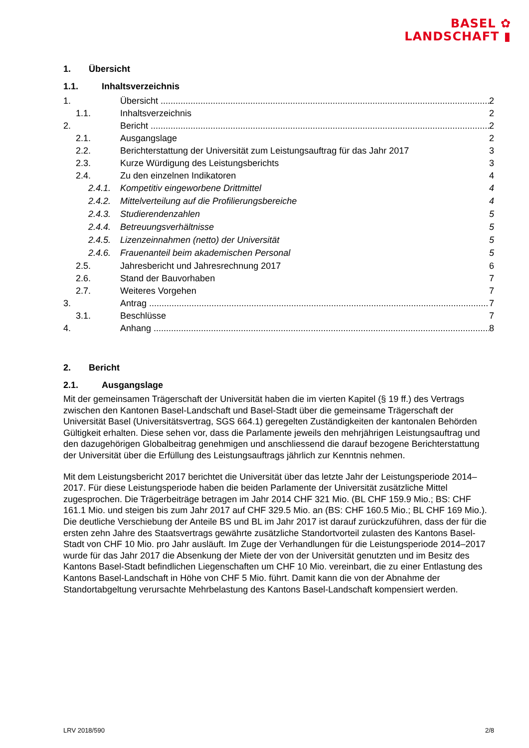BASEL ✿
LANDSCHAFT ▮
1. Übersicht
1.1. Inhaltsverzeichnis
1. Übersicht 2
1.1. Inhaltsverzeichnis 2
2. Bericht 2
2.1. Ausgangslage 2
2.2. Berichterstattung der Universität zum Leistungsauftrag für das Jahr 2017 3
2.3. Kurze Würdigung des Leistungsberichts 3
2.4. Zu den einzelnen Indikatoren 4
2.4.1.
Kompetitiv eingeworbene Drittmittel 4
2.4.2.
Mittelverteilung auf die Profilierungsbereiche 4
2.4.3.
Studierendenzahlen 5
2.4.4.
Betreuungsverhältnisse 5
2.4.5.
Lizenzeinnahmen (netto) der Universität 5
2.4.6.
Frauenanteil beim akademischen Personal 5
2.5. Jahresbericht und Jahresrechnung 2017 6
2.6. Stand der Bauvorhaben 7
2.7. Weiteres Vorgehen 7
3. Antrag 7
3.1. Beschlüsse 7
4. Anhang 8
2. Bericht
2.1. Ausgangslage
Mit der gemeinsamen Trägerschaft der Universität haben die im vierten Kapitel (§ 19 ff.) des Vertrags zwischen den Kantonen Basel-Landschaft und Basel-Stadt über die gemeinsame Trägerschaft der Universität Basel (Universitätsvertrag, SGS 664.1) geregelten Zuständigkeiten der kantonalen Behörden Gültigkeit erhalten. Diese sehen vor, dass die Parlamente jeweils den mehrjährigen Leistungsauftrag und den dazugehörigen Globalbeitrag genehmigen und anschliessend die darauf bezogene Berichterstattung der Universität über die Erfüllung des Leistungsauftrags jährlich zur Kenntnis nehmen.
Mit dem Leistungsbericht 2017 berichtet die Universität über das letzte Jahr der Leistungsperiode 2014–2017. Für diese Leistungsperiode haben die beiden Parlamente der Universität zusätzliche Mittel zugesprochen. Die Trägerbeiträge betragen im Jahr 2014 CHF 321 Mio. (BL CHF 159.9 Mio.; BS: CHF 161.1 Mio. und steigen bis zum Jahr 2017 auf CHF 329.5 Mio. an (BS: CHF 160.5 Mio.; BL CHF 169 Mio.). Die deutliche Verschiebung der Anteile BS und BL im Jahr 2017 ist darauf zurückzuführen, dass der für die ersten zehn Jahre des Staatsvertrags gewährte zusätzliche Standortvorteil zulasten des Kantons Basel-Stadt von CHF 10 Mio. pro Jahr ausläuft. Im Zuge der Verhandlungen für die Leistungsperiode 2014–2017 wurde für das Jahr 2017 die Absenkung der Miete der von der Universität genutzten und im Besitz des Kantons Basel-Stadt befindlichen Liegenschaften um CHF 10 Mio. vereinbart, die zu einer Entlastung des Kantons Basel-Landschaft in Höhe von CHF 5 Mio. führt. Damit kann die von der Abnahme der Standortabgeltung verursachte Mehrbelastung des Kantons Basel-Landschaft kompensiert werden.
LRV 2018/590 2/8